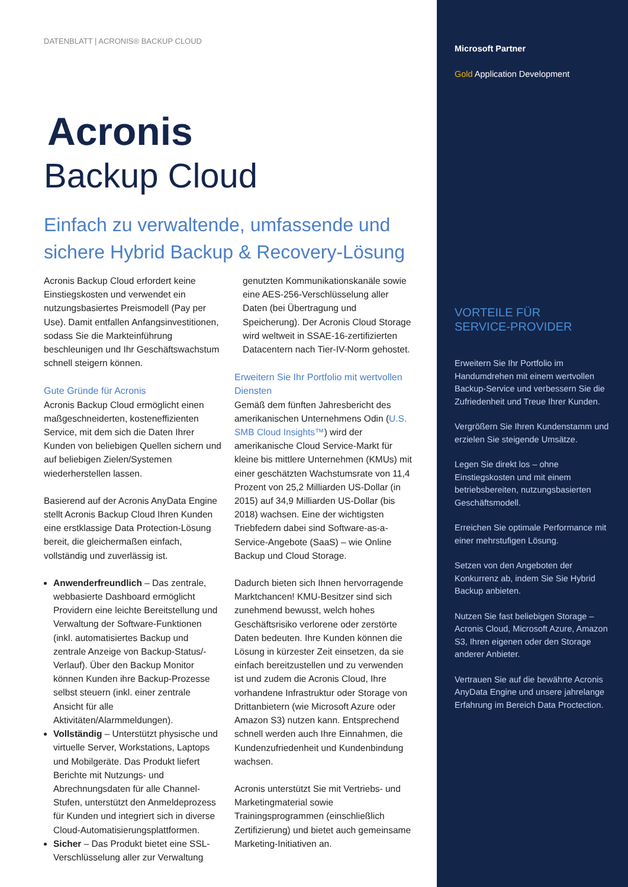DATENBLATT | ACRONIS® BACKUP CLOUD
Acronis
Backup Cloud
Einfach zu verwaltende, umfassende und sichere Hybrid Backup & Recovery-Lösung
Acronis Backup Cloud erfordert keine Einstiegskosten und verwendet ein nutzungsbasiertes Preismodell (Pay per Use). Damit entfallen Anfangsinvestitionen, sodass Sie die Markteinführung beschleunigen und Ihr Geschäftswachstum schnell steigern können.
Gute Gründe für Acronis
Acronis Backup Cloud ermöglicht einen maßgeschneiderten, kosteneffizienten Service, mit dem sich die Daten Ihrer Kunden von beliebigen Quellen sichern und auf beliebigen Zielen/Systemen wiederherstellen lassen.
Basierend auf der Acronis AnyData Engine stellt Acronis Backup Cloud Ihren Kunden eine erstklassige Data Protection-Lösung bereit, die gleichermaßen einfach, vollständig und zuverlässig ist.
Anwenderfreundlich – Das zentrale, webbasierte Dashboard ermöglicht Providern eine leichte Bereitstellung und Verwaltung der Software-Funktionen (inkl. automatisiertes Backup und zentrale Anzeige von Backup-Status/-Verlauf). Über den Backup Monitor können Kunden ihre Backup-Prozesse selbst steuern (inkl. einer zentrale Ansicht für alle Aktivitäten/Alarmmeldungen).
Vollständig – Unterstützt physische und virtuelle Server, Workstations, Laptops und Mobilgeräte. Das Produkt liefert Berichte mit Nutzungs- und Abrechnungsdaten für alle Channel-Stufen, unterstützt den Anmeldeprozess für Kunden und integriert sich in diverse Cloud-Automatisierungsplattformen.
Sicher – Das Produkt bietet eine SSL-Verschlüsselung aller zur Verwaltung
genutzten Kommunikationskanäle sowie eine AES-256-Verschlüsselung aller Daten (bei Übertragung und Speicherung). Der Acronis Cloud Storage wird weltweit in SSAE-16-zertifizierten Datacentern nach Tier-IV-Norm gehostet.
Erweitern Sie Ihr Portfolio mit wertvollen Diensten
Gemäß dem fünften Jahresbericht des amerikanischen Unternehmens Odin (U.S. SMB Cloud Insights™) wird der amerikanische Cloud Service-Markt für kleine bis mittlere Unternehmen (KMUs) mit einer geschätzten Wachstumsrate von 11,4 Prozent von 25,2 Milliarden US-Dollar (in 2015) auf 34,9 Milliarden US-Dollar (bis 2018) wachsen. Eine der wichtigsten Triebfedern dabei sind Software-as-a-Service-Angebote (SaaS) – wie Online Backup und Cloud Storage.
Dadurch bieten sich Ihnen hervorragende Marktchancen! KMU-Besitzer sind sich zunehmend bewusst, welch hohes Geschäftsrisiko verlorene oder zerstörte Daten bedeuten. Ihre Kunden können die Lösung in kürzester Zeit einsetzen, da sie einfach bereitzustellen und zu verwenden ist und zudem die Acronis Cloud, Ihre vorhandene Infrastruktur oder Storage von Drittanbietern (wie Microsoft Azure oder Amazon S3) nutzen kann. Entsprechend schnell werden auch Ihre Einnahmen, die Kundenzufriedenheit und Kundenbindung wachsen.
Acronis unterstützt Sie mit Vertriebs- und Marketingmaterial sowie Trainingsprogrammen (einschließlich Zertifizierung) und bietet auch gemeinsame Marketing-Initiativen an.
Microsoft Partner
Gold Application Development
VORTEILE FÜR
SERVICE-PROVIDER
Erweitern Sie Ihr Portfolio im Handumdrehen mit einem wertvollen Backup-Service und verbessern Sie die Zufriedenheit und Treue Ihrer Kunden.
Vergrößern Sie Ihren Kundenstamm und erzielen Sie steigende Umsätze.
Legen Sie direkt los – ohne Einstiegskosten und mit einem betriebsbereiten, nutzungsbasierten Geschäftsmodell.
Erreichen Sie optimale Performance mit einer mehrstufigen Lösung.
Setzen von den Angeboten der Konkurrenz ab, indem Sie Sie Hybrid Backup anbieten.
Nutzen Sie fast beliebigen Storage – Acronis Cloud, Microsoft Azure, Amazon S3, Ihren eigenen oder den Storage anderer Anbieter.
Vertrauen Sie auf die bewährte Acronis AnyData Engine und unsere jahrelange Erfahrung im Bereich Data Proctection.